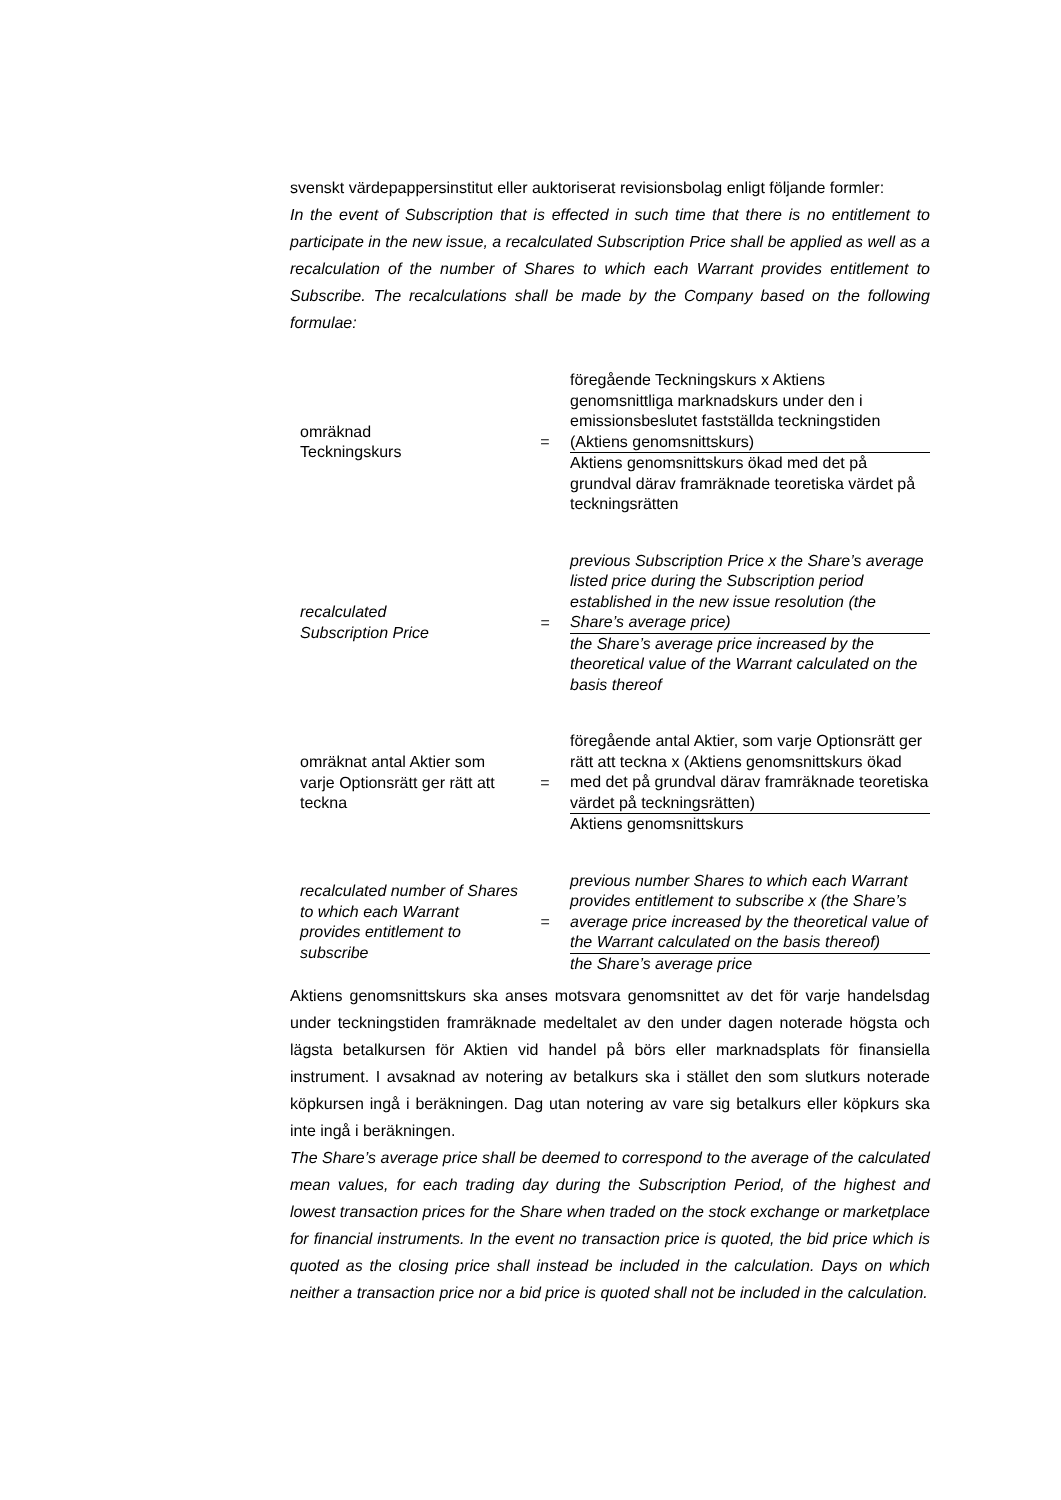svenskt värdepappersinstitut eller auktoriserat revisionsbolag enligt följande formler:
In the event of Subscription that is effected in such time that there is no entitlement to participate in the new issue, a recalculated Subscription Price shall be applied as well as a recalculation of the number of Shares to which each Warrant provides entitlement to Subscribe. The recalculations shall be made by the Company based on the following formulae:
omräknad
Teckningskurs
=
föregående Teckningskurs x Aktiens genomsnittliga marknadskurs under den i emissionsbeslutet fastställda teckningstiden (Aktiens genomsnittskurs)
Aktiens genomsnittskurs ökad med det på grundval därav framräknade teoretiska värdet på teckningsrätten
recalculated
Subscription Price
=
previous Subscription Price x the Share’s average listed price during the Subscription period established in the new issue resolution (the Share’s average price)
the Share’s average price increased by the theoretical value of the Warrant calculated on the basis thereof
omräknat antal Aktier som varje Optionsrätt ger rätt att teckna
=
föregående antal Aktier, som varje Optionsrätt ger rätt att teckna x (Aktiens genomsnittskurs ökad med det på grundval därav framräknade teoretiska värdet på teckningsrätten)
Aktiens genomsnittskurs
recalculated number of Shares to which each Warrant provides entitlement to subscribe
=
previous number Shares to which each Warrant provides entitlement to subscribe x (the Share’s average price increased by the theoretical value of the Warrant calculated on the basis thereof)
the Share’s average price
Aktiens genomsnittskurs ska anses motsvara genomsnittet av det för varje handelsdag under teckningstiden framräknade medeltalet av den under dagen noterade högsta och lägsta betalkursen för Aktien vid handel på börs eller marknadsplats för finansiella instrument. I avsaknad av notering av betalkurs ska i stället den som slutkurs noterade köpkursen ingå i beräkningen. Dag utan notering av vare sig betalkurs eller köpkurs ska inte ingå i beräkningen.
The Share’s average price shall be deemed to correspond to the average of the calculated mean values, for each trading day during the Subscription Period, of the highest and lowest transaction prices for the Share when traded on the stock exchange or marketplace for financial instruments. In the event no transaction price is quoted, the bid price which is quoted as the closing price shall instead be included in the calculation. Days on which neither a transaction price nor a bid price is quoted shall not be included in the calculation.